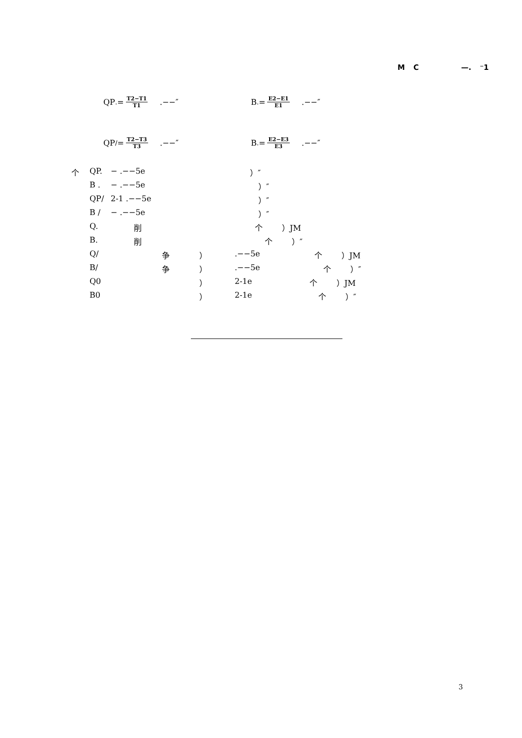M C —. ⁻1
QP<sub>.</sub>= T2−T1 T1 .−−″ B <sub>.</sub>= E2−E1 E1 .−−″
QP<sub>/</sub>= T2−T3 T3 .−−″ B <sub>.</sub>= E2−E3 E3 .−−″
个 QP. − .−−5e ）″
B . − .−−5e ）″
QP/ 2-1 .−−5e ）″
B / − .−−5e ）″
Q. 削 个 ）JM
B. 削 个 ）″
Q/ 争 ）.−−5e 个 ）JM
B/ 争 ）.−−5e 个 ）″
Q0 ） 2-1e 个 ）JM
B0 ） 2-1e 个 ）″
3